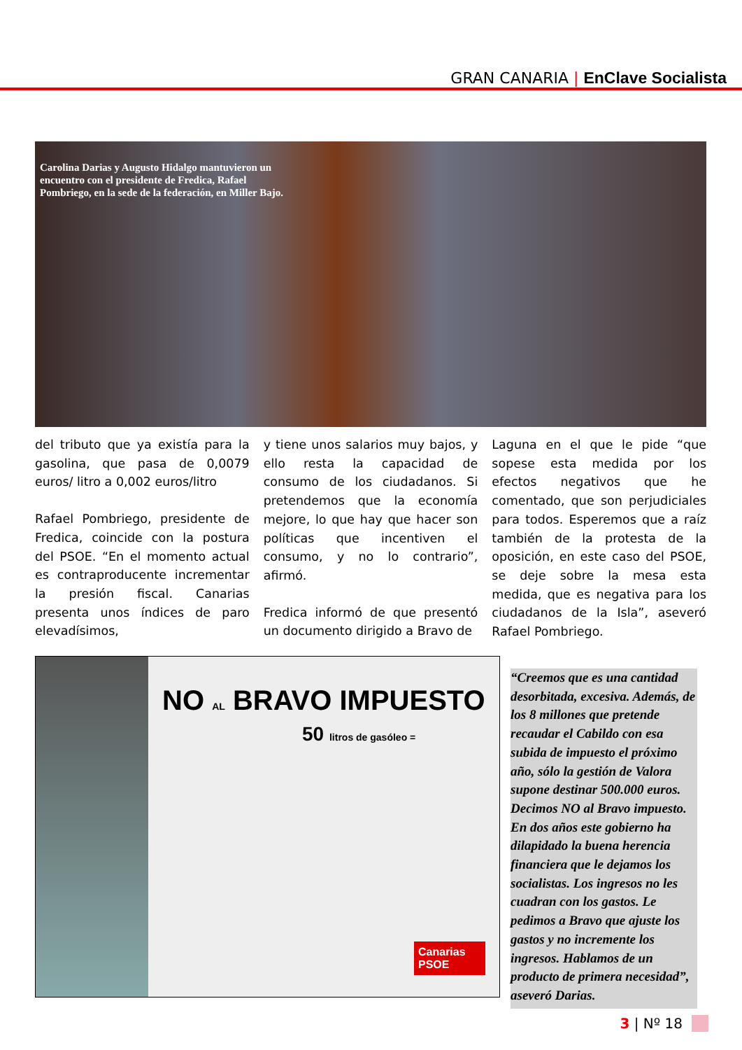GRAN CANARIA | EnClave Socialista
Carolina Darias y Augusto Hidalgo mantuvieron un encuentro con el presidente de Fredica, Rafael Pombriego, en la sede de la federación, en Miller Bajo.
del tributo que ya existía para la gasolina, que pasa de 0,0079 euros/ litro a 0,002 euros/litro
Rafael Pombriego, presidente de Fredica, coincide con la postura del PSOE. “En el momento actual es contraproducente incrementar la presión fiscal. Canarias presenta unos índices de paro elevadísimos,
y tiene unos salarios muy bajos, y ello resta la capacidad de consumo de los ciudadanos. Si pretendemos que la economía mejore, lo que hay que hacer son políticas que incentiven el consumo, y no lo contrario”, afirmó.
Fredica informó de que presentó un documento dirigido a Bravo de
Laguna en el que le pide “que sopese esta medida por los efectos negativos que he comentado, que son perjudiciales para todos. Esperemos que a raíz también de la protesta de la oposición, en este caso del PSOE, se deje sobre la mesa esta medida, que es negativa para los ciudadanos de la Isla”, aseveró Rafael Pombriego.
NO AL BRAVO IMPUESTO
50 litros de gasóleo =
Canarias
PSOE
“Creemos que es una cantidad desorbitada, excesiva. Además, de los 8 millones que pretende recaudar el Cabildo con esa subida de impuesto el próximo año, sólo la gestión de Valora supone destinar 500.000 euros. Decimos NO al Bravo impuesto. En dos años este gobierno ha dilapidado la buena herencia financiera que le dejamos los socialistas. Los ingresos no les cuadran con los gastos. Le pedimos a Bravo que ajuste los gastos y no incremente los ingresos. Hablamos de un producto de primera necesidad”, aseveró Darias.
3 | Nº 18